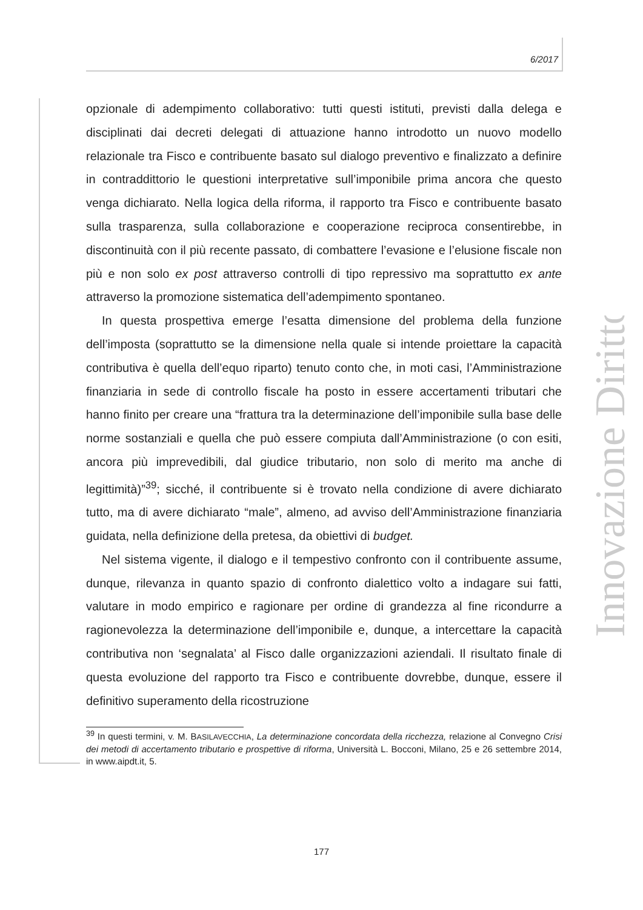6/2017
Innovazione Diritto
opzionale di adempimento collaborativo: tutti questi istituti, previsti dalla delega e disciplinati dai decreti delegati di attuazione hanno introdotto un nuovo modello relazionale tra Fisco e contribuente basato sul dialogo preventivo e finalizzato a definire in contraddittorio le questioni interpretative sull’imponibile prima ancora che questo venga dichiarato. Nella logica della riforma, il rapporto tra Fisco e contribuente basato sulla trasparenza, sulla collaborazione e cooperazione reciproca consentirebbe, in discontinuità con il più recente passato, di combattere l’evasione e l’elusione fiscale non più e non solo ex post attraverso controlli di tipo repressivo ma soprattutto ex ante attraverso la promozione sistematica dell’adempimento spontaneo.
In questa prospettiva emerge l’esatta dimensione del problema della funzione dell’imposta (soprattutto se la dimensione nella quale si intende proiettare la capacità contributiva è quella dell’equo riparto) tenuto conto che, in moti casi, l’Amministrazione finanziaria in sede di controllo fiscale ha posto in essere accertamenti tributari che hanno finito per creare una “frattura tra la determinazione dell’imponibile sulla base delle norme sostanziali e quella che può essere compiuta dall’Amministrazione (o con esiti, ancora più imprevedibili, dal giudice tributario, non solo di merito ma anche di legittimità)”<sup>39</sup>; sicché, il contribuente si è trovato nella condizione di avere dichiarato tutto, ma di avere dichiarato “male”, almeno, ad avviso dell’Amministrazione finanziaria guidata, nella definizione della pretesa, da obiettivi di budget.
Nel sistema vigente, il dialogo e il tempestivo confronto con il contribuente assume, dunque, rilevanza in quanto spazio di confronto dialettico volto a indagare sui fatti, valutare in modo empirico e ragionare per ordine di grandezza al fine ricondurre a ragionevolezza la determinazione dell’imponibile e, dunque, a intercettare la capacità contributiva non ‘segnalata’ al Fisco dalle organizzazioni aziendali. Il risultato finale di questa evoluzione del rapporto tra Fisco e contribuente dovrebbe, dunque, essere il definitivo superamento della ricostruzione
<sup>39</sup> In questi termini, v. M. BASILAVECCHIA, La determinazione concordata della ricchezza, relazione al Convegno Crisi dei metodi di accertamento tributario e prospettive di riforma, Università L. Bocconi, Milano, 25 e 26 settembre 2014, in www.aipdt.it, 5.
177